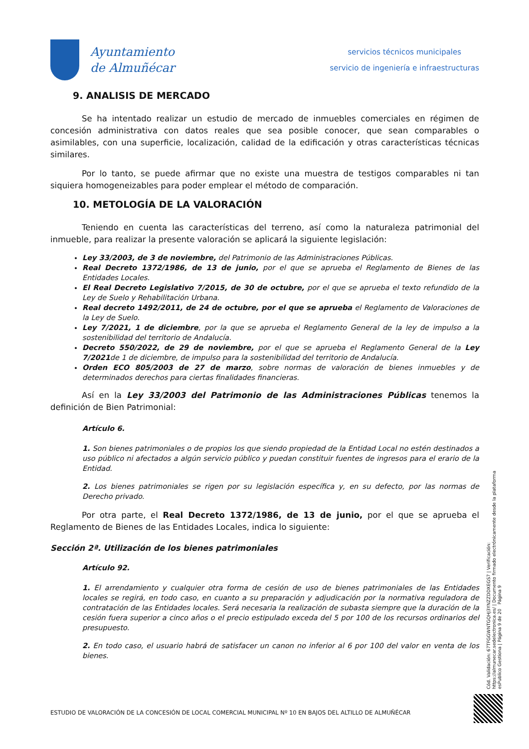Ayuntamiento
de Almuñécar
servicios técnicos municipales
servicio de ingeniería e infraestructuras
9. ANALISIS DE MERCADO
Se ha intentado realizar un estudio de mercado de inmuebles comerciales en régimen de concesión administrativa con datos reales que sea posible conocer, que sean comparables o asimilables, con una superficie, localización, calidad de la edificación y otras características técnicas similares.
Por lo tanto, se puede afirmar que no existe una muestra de testigos comparables ni tan siquiera homogeneizables para poder emplear el método de comparación.
10. METOLOGÍA DE LA VALORACIÓN
Teniendo en cuenta las características del terreno, así como la naturaleza patrimonial del inmueble, para realizar la presente valoración se aplicará la siguiente legislación:
Ley 33/2003, de 3 de noviembre, del Patrimonio de las Administraciones Públicas.
Real Decreto 1372/1986, de 13 de junio, por el que se aprueba el Reglamento de Bienes de las Entidades Locales.
El Real Decreto Legislativo 7/2015, de 30 de octubre, por el que se aprueba el texto refundido de la Ley de Suelo y Rehabilitación Urbana.
Real decreto 1492/2011, de 24 de octubre, por el que se aprueba el Reglamento de Valoraciones de la Ley de Suelo.
Ley 7/2021, 1 de diciembre, por la que se aprueba el Reglamento General de la ley de impulso a la sostenibilidad del territorio de Andalucía.
Decreto 550/2022, de 29 de noviembre, por el que se aprueba el Reglamento General de la Ley 7/2021de 1 de diciembre, de impulso para la sostenibilidad del territorio de Andalucía.
Orden ECO 805/2003 de 27 de marzo, sobre normas de valoración de bienes inmuebles y de determinados derechos para ciertas finalidades financieras.
Así en la Ley 33/2003 del Patrimonio de las Administraciones Públicas tenemos la definición de Bien Patrimonial:
Artículo 6.
1. Son bienes patrimoniales o de propios los que siendo propiedad de la Entidad Local no estén destinados a uso público ni afectados a algún servicio público y puedan constituir fuentes de ingresos para el erario de la Entidad.
2. Los bienes patrimoniales se rigen por su legislación específica y, en su defecto, por las normas de Derecho privado.
Por otra parte, el Real Decreto 1372/1986, de 13 de junio, por el que se aprueba el Reglamento de Bienes de las Entidades Locales, indica lo siguiente:
Sección 2ª. Utilización de los bienes patrimoniales
Artículo 92.
1. El arrendamiento y cualquier otra forma de cesión de uso de bienes patrimoniales de las Entidades locales se regirá, en todo caso, en cuanto a su preparación y adjudicación por la normativa reguladora de contratación de las Entidades locales. Será necesaria la realización de subasta siempre que la duración de la cesión fuera superior a cinco años o el precio estipulado exceda del 5 por 100 de los recursos ordinarios del presupuesto.
2. En todo caso, el usuario habrá de satisfacer un canon no inferior al 6 por 100 del valor en venta de los bienes.
Cód. Validación: 67TFGGWNTGQHJ3YNZZDDXEGS7 | Verificación: https://almunecar.sedelectronica.es/ | Documento firmado electrónicamente desde la plataforma esPublico Gestiona | Página 9 de 20 Página 9
ESTUDIO DE VALORACIÓN DE LA CONCESIÓN DE LOCAL COMERCIAL MUNICIPAL Nº 10 EN BAJOS DEL ALTILLO DE ALMUÑÉCAR